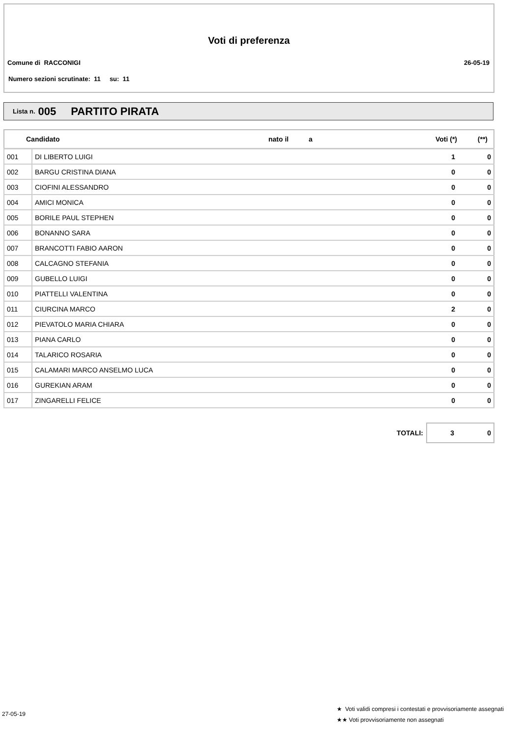Voti di preferenza
Comune di RACCONIGI 26-05-19
Numero sezioni scrutinate: 11 su: 11
Lista n. 005 PARTITO PIRATA
| Candidato | | nato il | a | Voti (*) | (**) |
| --- | --- | --- | --- | --- | --- |
| 001 | DI LIBERTO LUIGI | | | 1 | 0 |
| 002 | BARGU CRISTINA DIANA | | | 0 | 0 |
| 003 | CIOFINI ALESSANDRO | | | 0 | 0 |
| 004 | AMICI MONICA | | | 0 | 0 |
| 005 | BORILE PAUL STEPHEN | | | 0 | 0 |
| 006 | BONANNO SARA | | | 0 | 0 |
| 007 | BRANCOTTI FABIO AARON | | | 0 | 0 |
| 008 | CALCAGNO STEFANIA | | | 0 | 0 |
| 009 | GUBELLO LUIGI | | | 0 | 0 |
| 010 | PIATTELLI VALENTINA | | | 0 | 0 |
| 011 | CIURCINA MARCO | | | 2 | 0 |
| 012 | PIEVATOLO MARIA CHIARA | | | 0 | 0 |
| 013 | PIANA CARLO | | | 0 | 0 |
| 014 | TALARICO ROSARIA | | | 0 | 0 |
| 015 | CALAMARI MARCO ANSELMO LUCA | | | 0 | 0 |
| 016 | GUREKIAN ARAM | | | 0 | 0 |
| 017 | ZINGARELLI FELICE | | | 0 | 0 |
| TOTALI: | 3 | 0 |
27-05-19
★ Voti validi compresi i contestati e provvisoriamente assegnati
★★ Voti provvisoriamente non assegnati